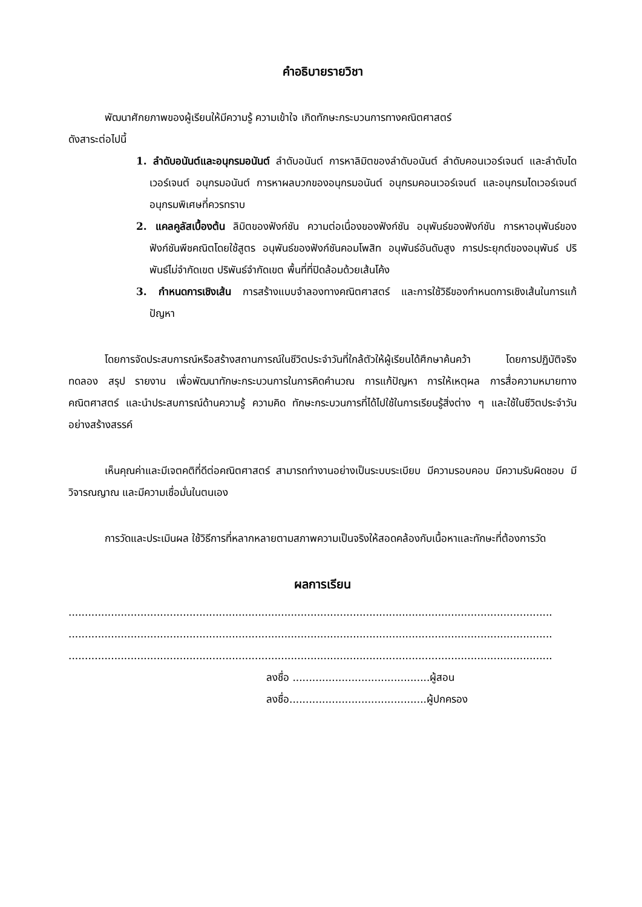คำอธิบายรายวิชา
พัฒนาศักยภาพของผู้เรียนให้มีความรู้ ความเข้าใจ เกิดทักษะกระบวนการทางคณิตศาสตร์
ดังสาระต่อไปนี้
1. ลำดับอนันต์และอนุกรมอนันต์ ลำดับอนันต์ การหาลิมิตของลำดับอนันต์ ลำดับคอนเวอร์เจนต์ และลำดับไดเวอร์เจนต์ อนุกรมอนันต์ การหาผลบวกของอนุกรมอนันต์ อนุกรมคอนเวอร์เจนต์ และอนุกรมไดเวอร์เจนต์ อนุกรมพิเศษที่ควรทราบ
2. แคลคูลัสเบื้องต้น ลิมิตของฟังก์ชัน ความต่อเนื่องของฟังก์ชัน อนุพันธ์ของฟังก์ชัน การหาอนุพันธ์ของฟังก์ชันพีชคณิตโดยใช้สูตร อนุพันธ์ของฟังก์ชันคอมโพสิท อนุพันธ์อันดับสูง การประยุกต์ของอนุพันธ์ ปริพันธ์ไม่จำกัดเขต ปริพันธ์จำกัดเขต พื้นที่ที่ปิดล้อมด้วยเส้นโค้ง
3. กำหนดการเชิงเส้น การสร้างแบบจำลองทางคณิตศาสตร์ และการใช้วิธีของกำหนดการเชิงเส้นในการแก้ปัญหา
โดยการจัดประสบการณ์หรือสร้างสถานการณ์ในชีวิตประจำวันที่ใกล้ตัวให้ผู้เรียนได้ศึกษาค้นคว้า โดยการปฏิบัติจริง ทดลอง สรุป รายงาน เพื่อพัฒนาทักษะกระบวนการในการคิดคำนวณ การแก้ปัญหา การให้เหตุผล การสื่อความหมายทางคณิตศาสตร์ และนำประสบการณ์ด้านความรู้ ความคิด ทักษะกระบวนการที่ได้ไปใช้ในการเรียนรู้สิ่งต่าง ๆ และใช้ในชีวิตประจำวันอย่างสร้างสรรค์
เห็นคุณค่าและมีเจตคติที่ดีต่อคณิตศาสตร์ สามารถทำงานอย่างเป็นระบบระเบียบ มีความรอบคอบ มีความรับผิดชอบ มีวิจารณญาณ และมีความเชื่อมั่นในตนเอง
การวัดและประเมินผล ใช้วิธีการที่หลากหลายตามสภาพความเป็นจริงให้สอดคล้องกับเนื้อหาและทักษะที่ต้องการวัด
ผลการเรียน
....................................................................................................................................................
....................................................................................................................................................
....................................................................................................................................................
ลงชื่อ ..........................................ผู้สอน
ลงชื่อ..........................................ผู้ปกครอง